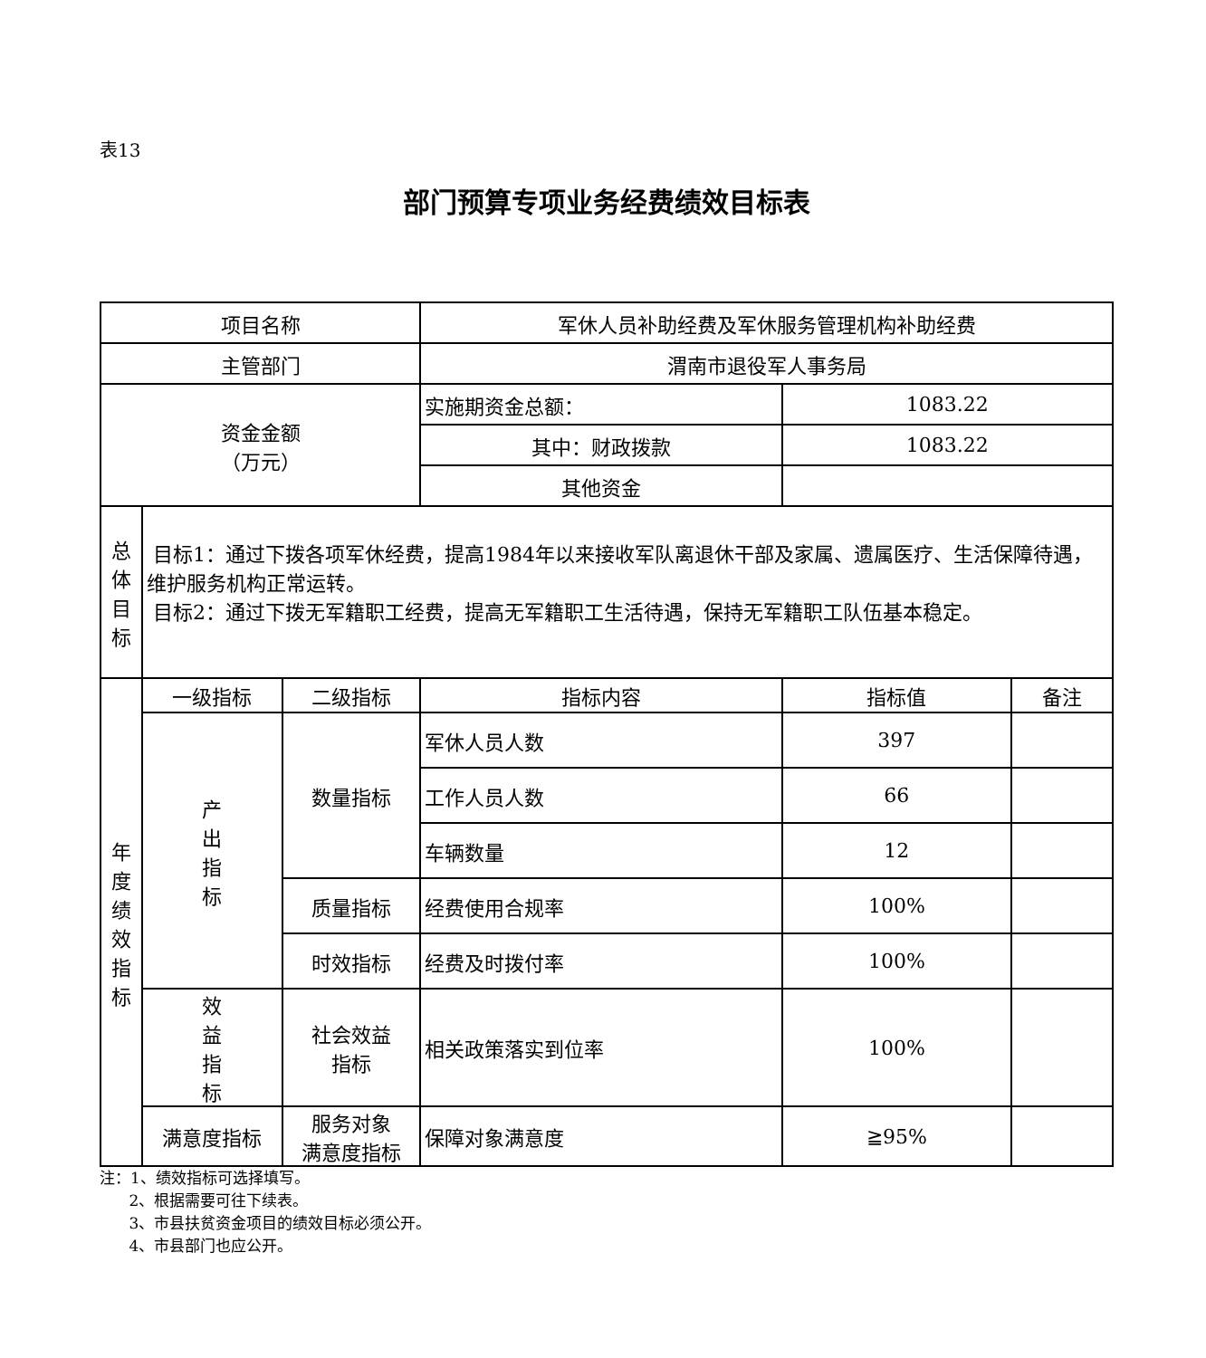表13
部门预算专项业务经费绩效目标表
| 项目名称 | | | 军休人员补助经费及军休服务管理机构补助经费 | | |
| 主管部门 | | | 渭南市退役军人事务局 | | |
| 资金金额 （万元） | | | 实施期资金总额： | 1083.22 | |
| | | | 其中：财政拨款 | 1083.22 | |
| | | | 其他资金 | | |
| 总 体 目 标 | 目标1：通过下拨各项军休经费，提高1984年以来接收军队离退休干部及家属、遗属医疗、生活保障待遇，维护服务机构正常运转。 目标2：通过下拨无军籍职工经费，提高无军籍职工生活待遇，保持无军籍职工队伍基本稳定。 | | | | |
| 年 度 绩 效 指 标 | 一级指标 | 二级指标 | 指标内容 | 指标值 | 备注 |
| | 产 出 指 标 | 数量指标 | 军休人员人数 | 397 | |
| | | | 工作人员人数 | 66 | |
| | | | 车辆数量 | 12 | |
| | | 质量指标 | 经费使用合规率 | 100% | |
| | | 时效指标 | 经费及时拨付率 | 100% | |
| | 效 益 指 标 | 社会效益 指标 | 相关政策落实到位率 | 100% | |
| | 满意度指标 | 服务对象 满意度指标 | 保障对象满意度 | ≧95% | |
注：1、绩效指标可选择填写。
2、根据需要可往下续表。
3、市县扶贫资金项目的绩效目标必须公开。
4、市县部门也应公开。